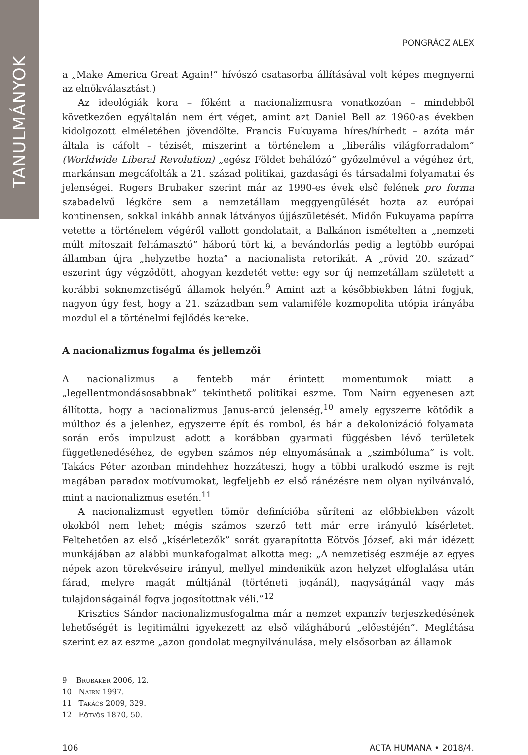TANULMÁNYOK
PONGRÁCZ ALEX
a „Make America Great Again!” hívószó csatasorba állításával volt képes megnyerni az elnökválasztást.)
Az ideológiák kora – főként a nacionalizmusra vonatkozóan – mindebből következően egyáltalán nem ért véget, amint azt Daniel Bell az 1960-as években kidolgozott elméletében jövendölte. Francis Fukuyama híres/hírhedt – azóta már általa is cáfolt – tézisét, miszerint a történelem a „liberális világforradalom” (Worldwide Liberal Revolution) „egész Földet behálózó” győzelmével a végéhez ért, markánsan megcáfolták a 21. század politikai, gazdasági és társadalmi folyamatai és jelenségei. Rogers Brubaker szerint már az 1990-es évek első felének pro forma szabadelvű légköre sem a nemzetállam meggyengülését hozta az európai kontinensen, sokkal inkább annak látványos újjászületését. Midőn Fukuyama papírra vetette a történelem végéről vallott gondolatait, a Balkánon ismételten a „nemzeti múlt mítoszait feltámasztó” háború tört ki, a bevándorlás pedig a legtöbb európai államban újra „helyzetbe hozta” a nacionalista retorikát. A „rövid 20. század” eszerint úgy végződött, ahogyan kezdetét vette: egy sor új nemzetállam született a korábbi soknemzetiségű államok helyén.<sup>9</sup> Amint azt a későbbiekben látni fogjuk, nagyon úgy fest, hogy a 21. században sem valamiféle kozmopolita utópia irányába mozdul el a történelmi fejlődés kereke.
A nacionalizmus fogalma és jellemzői
A nacionalizmus a fentebb már érintett momentumok miatt a „legellentmondásosabbnak” tekinthető politikai eszme. Tom Nairn egyenesen azt állította, hogy a nacionalizmus Janus-arcú jelenség,<sup>10</sup> amely egyszerre kötődik a múlthoz és a jelenhez, egyszerre épít és rombol, és bár a dekolonizáció folyamata során erős impulzust adott a korábban gyarmati függésben lévő területek függetlenedéséhez, de egyben számos nép elnyomásának a „szimbóluma” is volt. Takács Péter azonban mindehhez hozzáteszi, hogy a többi uralkodó eszme is rejt magában paradox motívumokat, legfeljebb ez első ránézésre nem olyan nyilvánvaló, mint a nacionalizmus esetén.<sup>11</sup>
A nacionalizmust egyetlen tömör definícióba sűríteni az előbbiekben vázolt okokból nem lehet; mégis számos szerző tett már erre irányuló kísérletet. Feltehetően az első „kísérletezők” sorát gyarapította Eötvös József, aki már idézett munkájában az alábbi munkafogalmat alkotta meg: „A nemzetiség eszméje az egyes népek azon törekvéseire irányul, mellyel mindenikük azon helyzet elfoglalása után fárad, melyre magát múltjánál (történeti jogánál), nagyságánál vagy más tulajdonságainál fogva jogosítottnak véli.”<sup>12</sup>
Krisztics Sándor nacionalizmusfogalma már a nemzet expanzív terjeszkedésének lehetőségét is legitimálni igyekezett az első világháború „előestéjén”. Meglátása szerint ez az eszme „azon gondolat megnyilvánulása, mely elsősorban az államok
9 Brubaker 2006, 12.
10 Nairn 1997.
11 Takács 2009, 329.
12 Eötvös 1870, 50.
106 ACTA HUMANA • 2018/4.